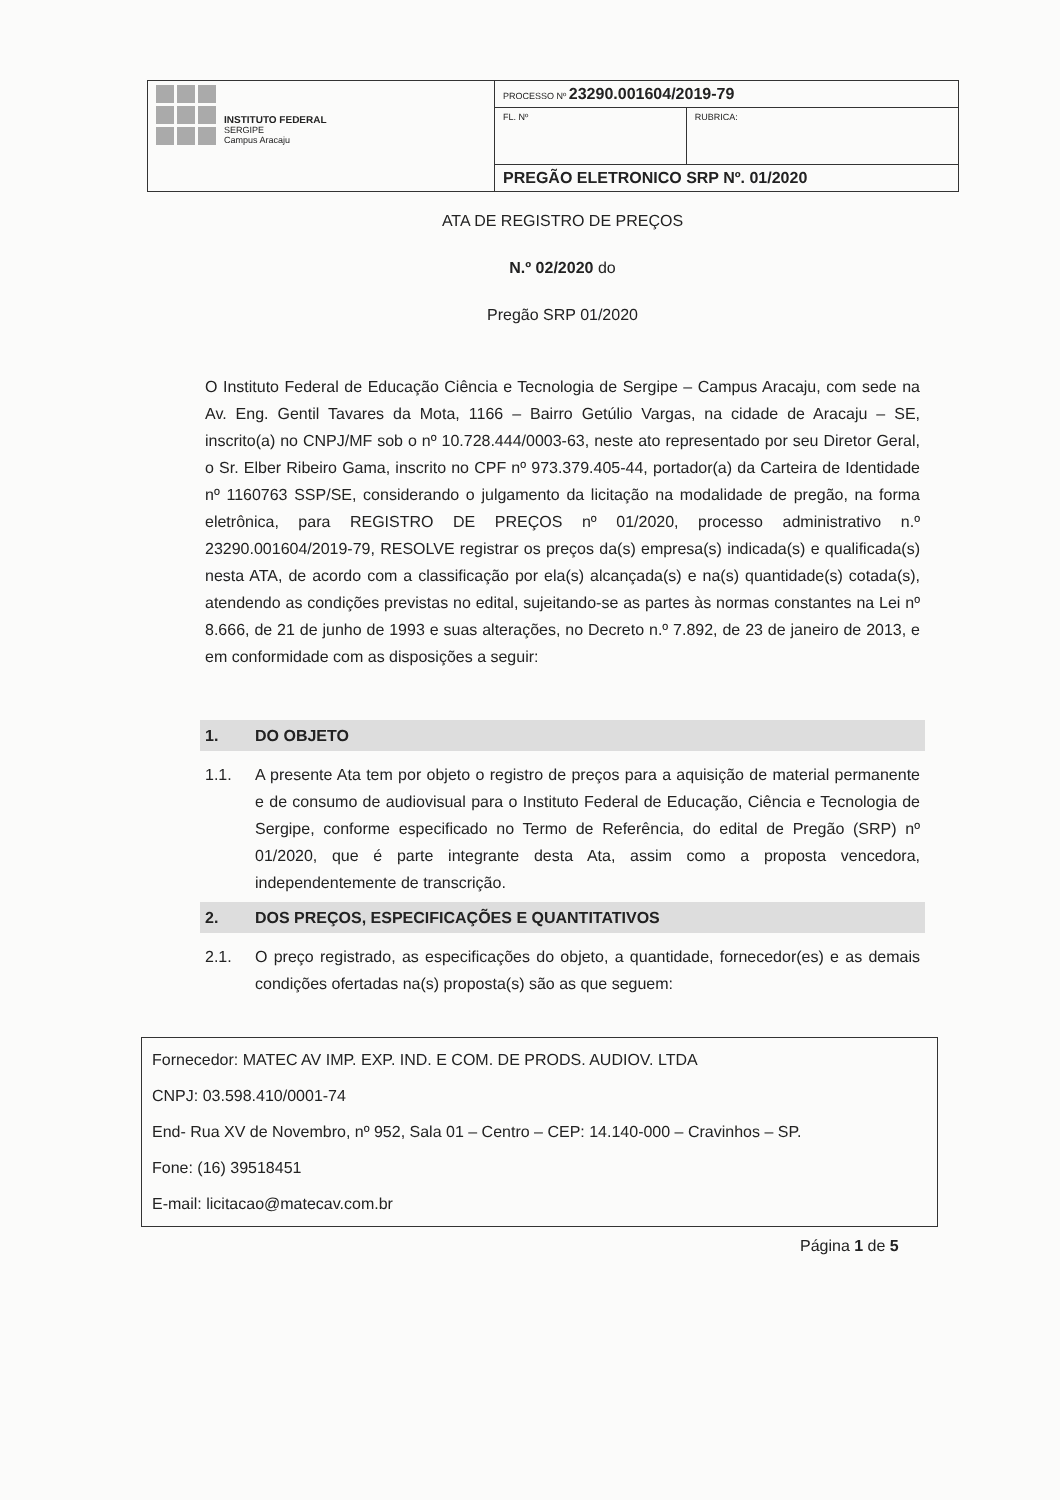| INSTITUTO FEDERAL SERGIPE Campus Aracaju | PROCESSO Nº 23290.001604/2019-79 | |
| | FL. Nº | RUBRICA: |
| | PREGÃO ELETRONICO SRP Nº. 01/2020 | |
ATA DE REGISTRO DE PREÇOS
N.º 02/2020 do
Pregão SRP 01/2020
O Instituto Federal de Educação Ciência e Tecnologia de Sergipe – Campus Aracaju, com sede na Av. Eng. Gentil Tavares da Mota, 1166 – Bairro Getúlio Vargas, na cidade de Aracaju – SE, inscrito(a) no CNPJ/MF sob o nº 10.728.444/0003-63, neste ato representado por seu Diretor Geral, o Sr. Elber Ribeiro Gama, inscrito no CPF nº 973.379.405-44, portador(a) da Carteira de Identidade nº 1160763 SSP/SE, considerando o julgamento da licitação na modalidade de pregão, na forma eletrônica, para REGISTRO DE PREÇOS nº 01/2020, processo administrativo n.º 23290.001604/2019-79, RESOLVE registrar os preços da(s) empresa(s) indicada(s) e qualificada(s) nesta ATA, de acordo com a classificação por ela(s) alcançada(s) e na(s) quantidade(s) cotada(s), atendendo as condições previstas no edital, sujeitando-se as partes às normas constantes na Lei nº 8.666, de 21 de junho de 1993 e suas alterações, no Decreto n.º 7.892, de 23 de janeiro de 2013, e em conformidade com as disposições a seguir:
1. DO OBJETO
1.1. A presente Ata tem por objeto o registro de preços para a aquisição de material permanente e de consumo de audiovisual para o Instituto Federal de Educação, Ciência e Tecnologia de Sergipe, conforme especificado no Termo de Referência, do edital de Pregão (SRP) nº 01/2020, que é parte integrante desta Ata, assim como a proposta vencedora, independentemente de transcrição.
2. DOS PREÇOS, ESPECIFICAÇÕES E QUANTITATIVOS
2.1. O preço registrado, as especificações do objeto, a quantidade, fornecedor(es) e as demais condições ofertadas na(s) proposta(s) são as que seguem:
Fornecedor: MATEC AV IMP. EXP. IND. E COM. DE PRODS. AUDIOV. LTDA
CNPJ: 03.598.410/0001-74
End- Rua XV de Novembro, nº 952, Sala 01 – Centro – CEP: 14.140-000 – Cravinhos – SP.
Fone: (16) 39518451
E-mail: licitacao@matecav.com.br
Página 1 de 5